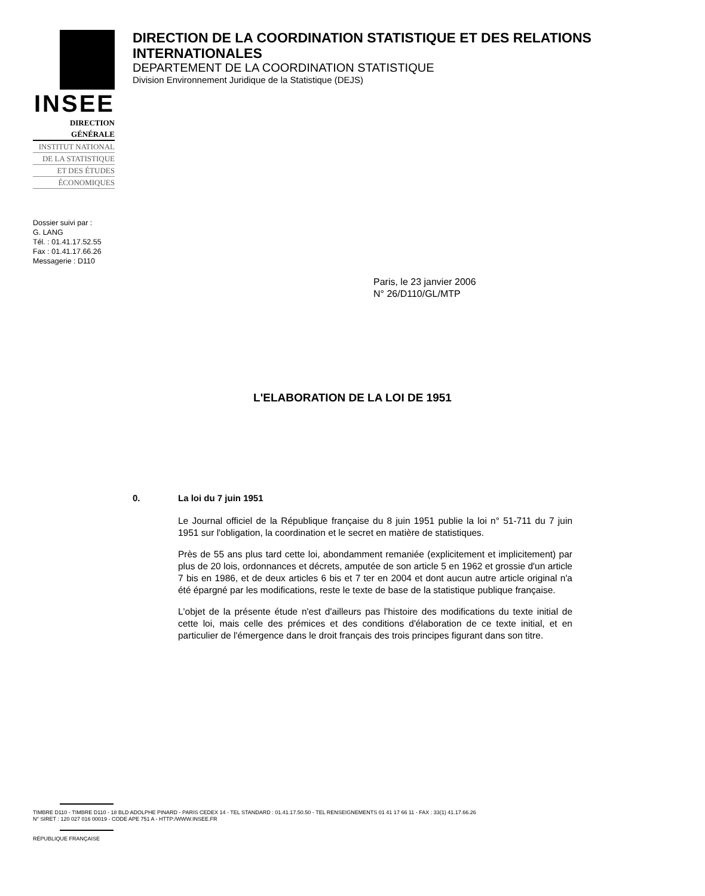INSEE
DIRECTION GÉNÉRALE
INSTITUT NATIONAL
DE LA STATISTIQUE
ET DES ÉTUDES
ÉCONOMIQUES
DIRECTION DE LA COORDINATION STATISTIQUE ET DES RELATIONS INTERNATIONALES
DEPARTEMENT DE LA COORDINATION STATISTIQUE
Division Environnement Juridique de la Statistique (DEJS)
Dossier suivi par :
G. LANG
Tél. : 01.41.17.52.55
Fax : 01.41.17.66.26
Messagerie : D110
Paris, le 23 janvier 2006
N° 26/D110/GL/MTP
L'ELABORATION DE LA LOI DE 1951
0. La loi du 7 juin 1951
Le Journal officiel de la République française du 8 juin 1951 publie la loi n° 51-711 du 7 juin 1951 sur l'obligation, la coordination et le secret en matière de statistiques.
Près de 55 ans plus tard cette loi, abondamment remaniée (explicitement et implicitement) par plus de 20 lois, ordonnances et décrets, amputée de son article 5 en 1962 et grossie d'un article 7 bis en 1986, et de deux articles 6 bis et 7 ter en 2004 et dont aucun autre article original n'a été épargné par les modifications, reste le texte de base de la statistique publique française.
L'objet de la présente étude n'est d'ailleurs pas l'histoire des modifications du texte initial de cette loi, mais celle des prémices et des conditions d'élaboration de ce texte initial, et en particulier de l'émergence dans le droit français des trois principes figurant dans son titre.
TIMBRE D110 - TIMBRE D110 - 18 BLD ADOLPHE PINARD - PARIS CEDEX 14 - TEL STANDARD : 01.41.17.50.50 - TEL RENSEIGNEMENTS 01 41 17 66 11 - FAX : 33(1) 41.17.66.26
N° SIRET : 120 027 016 00019 - CODE APE 751 A - HTTP:/WWW.INSEE.FR
RÉPUBLIQUE FRANÇAISE